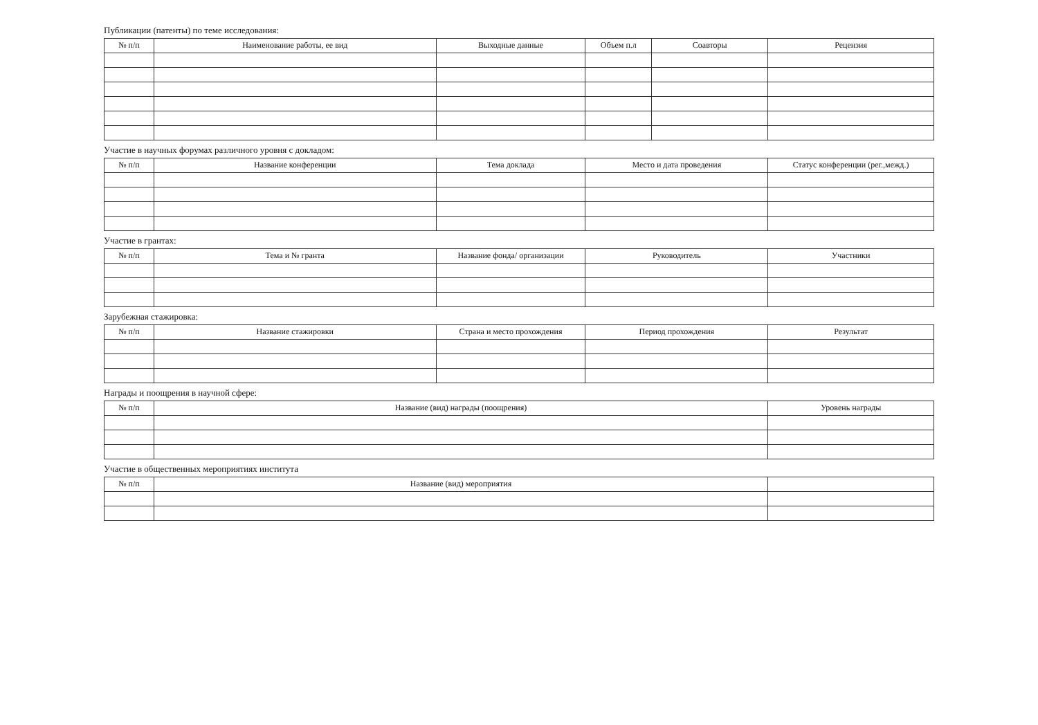Публикации (патенты) по теме исследования:
| № п/п | Наименование работы, ее вид | Выходные данные | Объем п.л | Соавторы | Рецензия |
| --- | --- | --- | --- | --- | --- |
Участие в научных форумах различного уровня с докладом:
| № п/п | Название конференции | Тема доклада | Место и дата проведения | Статус конференции (рег.,межд.) |
| --- | --- | --- | --- | --- |
Участие в грантах:
| № п/п | Тема и № гранта | Название фонда/ организации | Руководитель | Участники |
| --- | --- | --- | --- | --- |
Зарубежная стажировка:
| № п/п | Название стажировки | Страна и место прохождения | Период прохождения | Результат |
| --- | --- | --- | --- | --- |
Награды и поощрения в научной сфере:
| № п/п | Название (вид) награды (поощрения) | Уровень награды |
| --- | --- | --- |
Участие в общественных мероприятиях института
| № п/п | Название (вид) мероприятия | |
| --- | --- | --- |